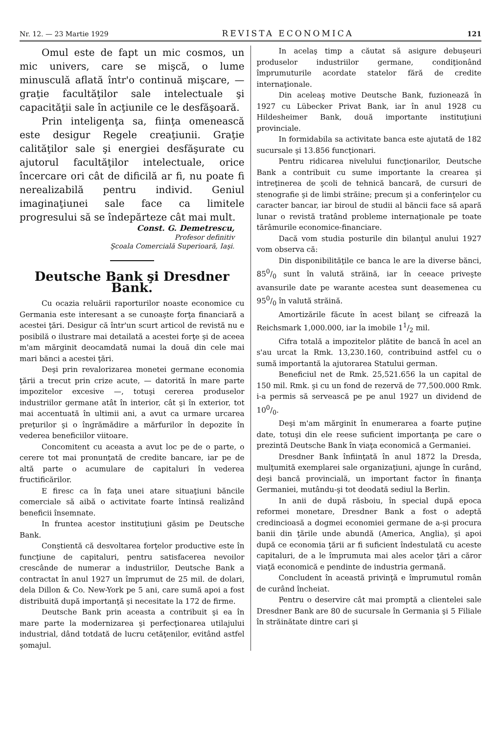Nr. 12. — 23 Martie 1929 REVISTA ECONOMICA 121
Omul este de fapt un mic cosmos, un mic univers, care se mişcă, o lume minusculă aflată într'o continuă mişcare, — graţie facultăţilor sale intelectuale şi capacităţii sale în acţiunile ce le desfăşoară.
Prin inteligenţa sa, fiinţa omenească este desigur Regele creaţiunii. Graţie calităţilor sale şi energiei desfăşurate cu ajutorul facultăţilor intelectuale, orice încercare ori cât de dificilă ar fi, nu poate fi nerealizabilă pentru individ. Geniul imaginaţiunei sale face ca limitele progresului să se îndepărteze cât mai mult.
Const. G. Demetrescu,
Profesor definitiv
Şcoala Comercială Superioară, Iaşi.
Deutsche Bank şi Dresdner Bank.
Cu ocazia reluării raporturilor noaste economice cu Germania este interesant a se cunoaşte forţa financiară a acestei ţări. Desigur că într'un scurt articol de revistă nu e posibilă o ilustrare mai detailată a acestei forţe şi de aceea m'am mărginit deocamdată numai la două din cele mai mari bănci a acestei ţări.
Deşi prin revalorizarea monetei germane economia ţării a trecut prin crize acute, — datorită în mare parte impozitelor excesive —, totuşi cererea produselor industriilor germane atât în interior, cât şi în exterior, tot mai accentuată în ultimii ani, a avut ca urmare urcarea preţurilor şi o îngrămădire a mărfurilor în depozite în vederea beneficiilor viitoare.
Concomitent cu aceasta a avut loc pe de o parte, o cerere tot mai pronunţată de credite bancare, iar pe de altă parte o acumulare de capitaluri în vederea fructificărilor.
E firesc ca în faţa unei atare situaţiuni băncile comerciale să aibă o activitate foarte întinsă realizând beneficii însemnate.
In fruntea acestor instituţiuni găsim pe Deutsche Bank.
Conştientă că desvoltarea forţelor productive este în funcţiune de capitaluri, pentru satisfacerea nevoilor crescânde de numerar a industriilor, Deutsche Bank a contractat în anul 1927 un împrumut de 25 mil. de dolari, dela Dillon & Co. New-York pe 5 ani, care sumă apoi a fost distribuită după importanţă şi necesitate la 172 de firme.
Deutsche Bank prin aceasta a contribuit şi ea în mare parte la modernizarea şi perfecţionarea utilajului industrial, dând totdată de lucru cetăţenilor, evitând astfel şomajul.
In acelaş timp a căutat să asigure debuşeuri produselor industriilor germane, condiţionând împrumuturile acordate statelor fără de credite internaţionale.
Din aceleaş motive Deutsche Bank, fuzionează în 1927 cu Lübecker Privat Bank, iar în anul 1928 cu Hildesheimer Bank, două importante instituţiuni provinciale.
In formidabila sa activitate banca este ajutată de 182 sucursale şi 13.856 funcţionari.
Pentru ridicarea nivelului funcţionarilor, Deutsche Bank a contribuit cu sume importante la crearea şi intreţinerea de şcoli de tehnică bancară, de cursuri de stenografie şi de limbi străine; precum şi a conferinţelor cu caracter bancar, iar biroul de studii al băncii face să apară lunar o revistă tratând probleme internaţionale pe toate tărâmurile economice-financiare.
Dacă vom studia posturile din bilanţul anului 1927 vom observa că:
Din disponibilităţile ce banca le are la diverse bănci, 850/0 sunt în valută străină, iar în ceeace priveşte avansurile date pe warante acestea sunt deasemenea cu 950/0 în valută străină.
Amortizările făcute în acest bilanţ se cifrează la Reichsmark 1,000.000, iar la imobile 11/2 mil.
Cifra totală a impozitelor plătite de bancă în acel an s'au urcat la Rmk. 13,230.160, contribuind astfel cu o sumă importantă la ajutorarea Statului german.
Beneficiul net de Rmk. 25,521.656 la un capital de 150 mil. Rmk. şi cu un fond de rezervă de 77,500.000 Rmk. i-a permis să servească pe pe anul 1927 un dividend de 100/0.
Deşi m'am mărginit în enumerarea a foarte puţine date, totuşi din ele reese suficient importanţa pe care o prezintă Deutsche Bank în viaţa economică a Germaniei.
Dresdner Bank înfiinţată în anul 1872 la Dresda, mulţumită exemplarei sale organizaţiuni, ajunge în curând, deşi bancă provincială, un important factor în finanţa Germaniei, mutându-şi tot deodată sediul la Berlin.
In anii de după răsboiu, în special după epoca reformei monetare, Dresdner Bank a fost o adeptă credincioasă a dogmei economiei germane de a-şi procura banii din ţările unde abundă (America, Anglia), şi apoi după ce economia ţării ar fi suficient îndestulată cu aceste capitaluri, de a le împrumuta mai ales acelor ţări a căror viaţă economică e pendinte de industria germană.
Concludent în această privinţă e împrumutul român de curând încheiat.
Pentru o deservire cât mai promptă a clientelei sale Dresdner Bank are 80 de sucursale în Germania şi 5 Filiale în străinătate dintre cari şi